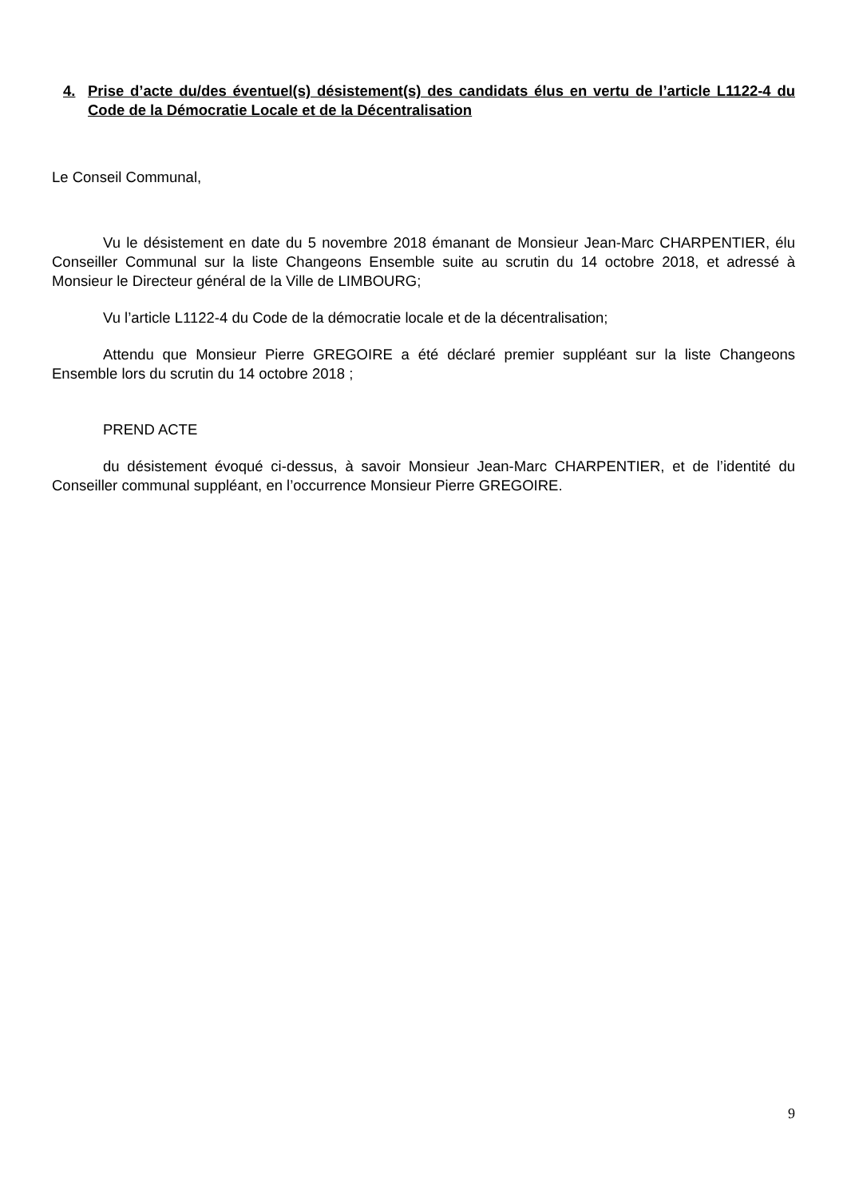4. Prise d’acte du/des éventuel(s) désistement(s) des candidats élus en vertu de l’article L1122-4 du Code de la Démocratie Locale et de la Décentralisation
Le Conseil Communal,
Vu le désistement en date du 5 novembre 2018 émanant de Monsieur Jean-Marc CHARPENTIER, élu Conseiller Communal sur la liste Changeons Ensemble suite au scrutin du 14 octobre 2018, et adressé à Monsieur le Directeur général de la Ville de LIMBOURG;
Vu l’article L1122-4 du Code de la démocratie locale et de la décentralisation;
Attendu que Monsieur Pierre GREGOIRE a été déclaré premier suppléant sur la liste Changeons Ensemble lors du scrutin du 14 octobre 2018 ;
PREND ACTE
du désistement évoqué ci-dessus, à savoir Monsieur Jean-Marc CHARPENTIER, et de l’identité du Conseiller communal suppléant, en l’occurrence Monsieur Pierre GREGOIRE.
9